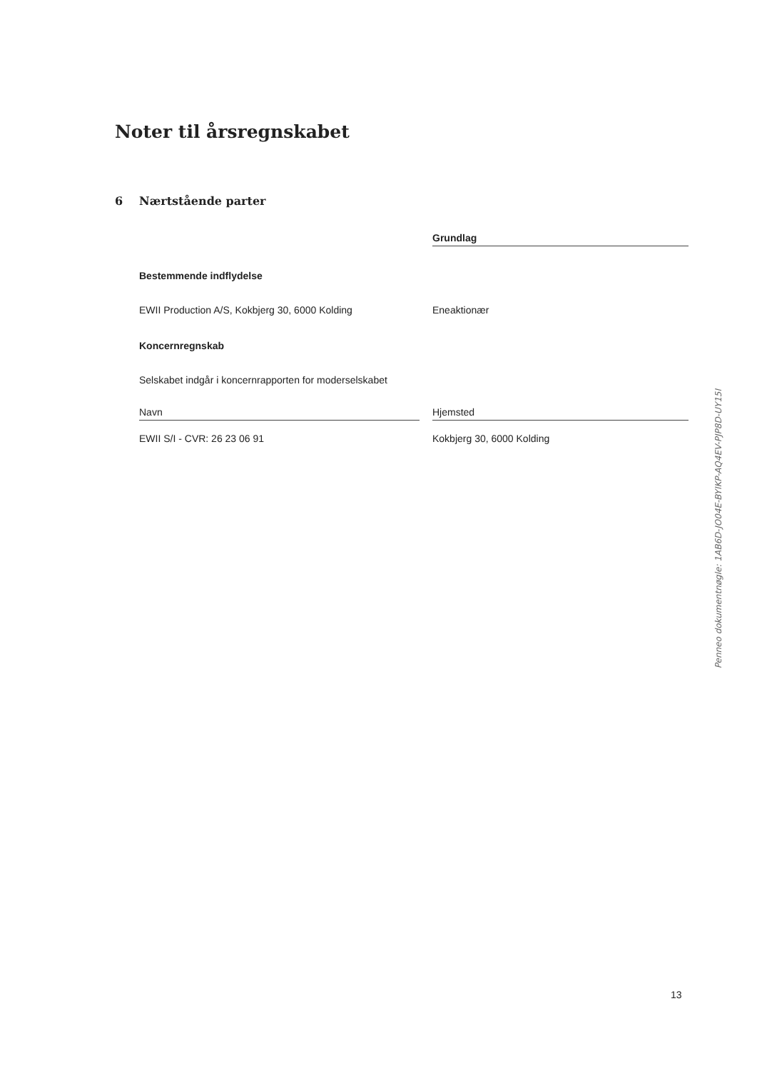Noter til årsregnskabet
6 Nærtstående parter
| | | Grundlag |
| Bestemmende indflydelse | | |
| EWII Production A/S, Kokbjerg 30, 6000 Kolding | | Eneaktionær |
| Koncernregnskab | | |
| Selskabet indgår i koncernrapporten for moderselskabet | | |
| Navn | | Hjemsted |
| EWII S/I - CVR: 26 23 06 91 | | Kokbjerg 30, 6000 Kolding |
Penneo dokumentnøgle: 1AB6D-JO04E-BYIKP-AQ4EV-PJP8D-UY15I
13